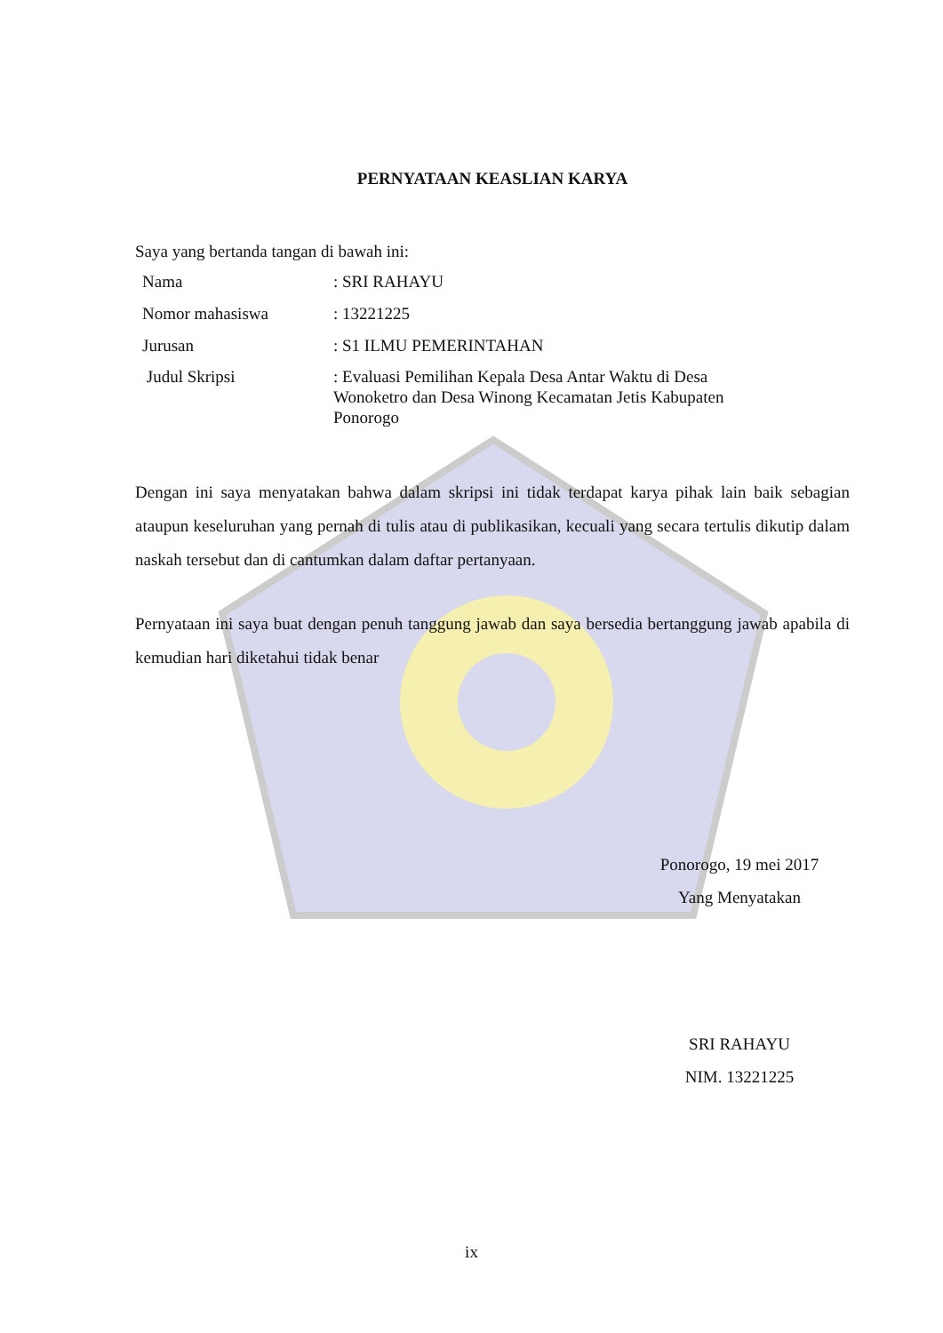PERNYATAAN KEASLIAN KARYA
Saya yang bertanda tangan di bawah ini:
| Nama | : SRI RAHAYU |
| Nomor mahasiswa | : 13221225 |
| Jurusan | : S1 ILMU PEMERINTAHAN |
| Judul Skripsi | : Evaluasi Pemilihan Kepala Desa Antar Waktu di Desa Wonoketro dan Desa Winong Kecamatan Jetis Kabupaten Ponorogo |
Dengan ini saya menyatakan bahwa dalam skripsi ini tidak terdapat karya pihak lain baik sebagian ataupun keseluruhan yang pernah di tulis atau di publikasikan, kecuali yang secara tertulis dikutip dalam naskah tersebut dan di cantumkan dalam daftar pertanyaan.
Pernyataan ini saya buat dengan penuh tanggung jawab dan saya bersedia bertanggung jawab apabila di kemudian hari diketahui tidak benar
Ponorogo, 19 mei 2017
Yang Menyatakan
SRI RAHAYU
NIM. 13221225
ix